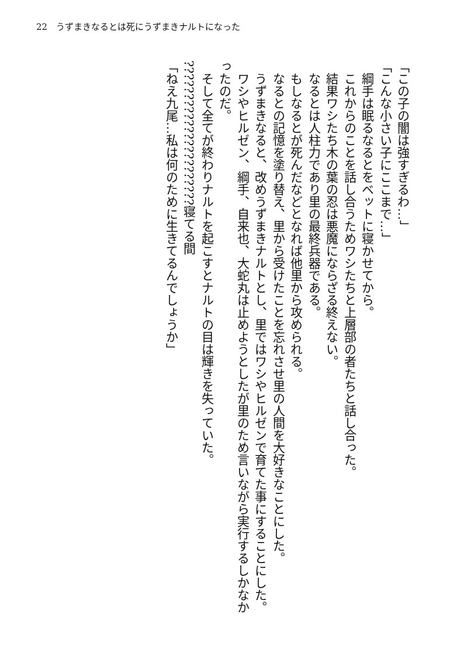22　うずまきなるとは死にうずまきナルトになった
「この子の闇は強すぎるわ…」
「こんな小さい子にここまで…」
　綱手は眠るなるとをベットに寝かせてから。
　これからのことを話し合うためワシたちと上層部の者たちと話し合った。
　結果ワシたち木の葉の忍は悪魔にならざる終えない。
　なるとは人柱力であり里の最終兵器である。
　もしなるとが死んだなどとなれば他里から攻められる。
　なるとの記憶を塗り替え、里から受けたことを忘れさせ里の人間を大好きなことにした。
　うずまきなると、改めうずまきナルトとし、里ではワシやヒルゼンで育てた事にすることにした。
　ワシやヒルゼン、綱手、自来也、大蛇丸は止めようとしたが里のため言いながら実行するしかなかったのだ。
　そして全てが終わりナルトを起こすとナルトの目は輝きを失っていた。
??????????????????????寝てる間
「ねえ九尾…私は何のために生きてるんでしょうか」